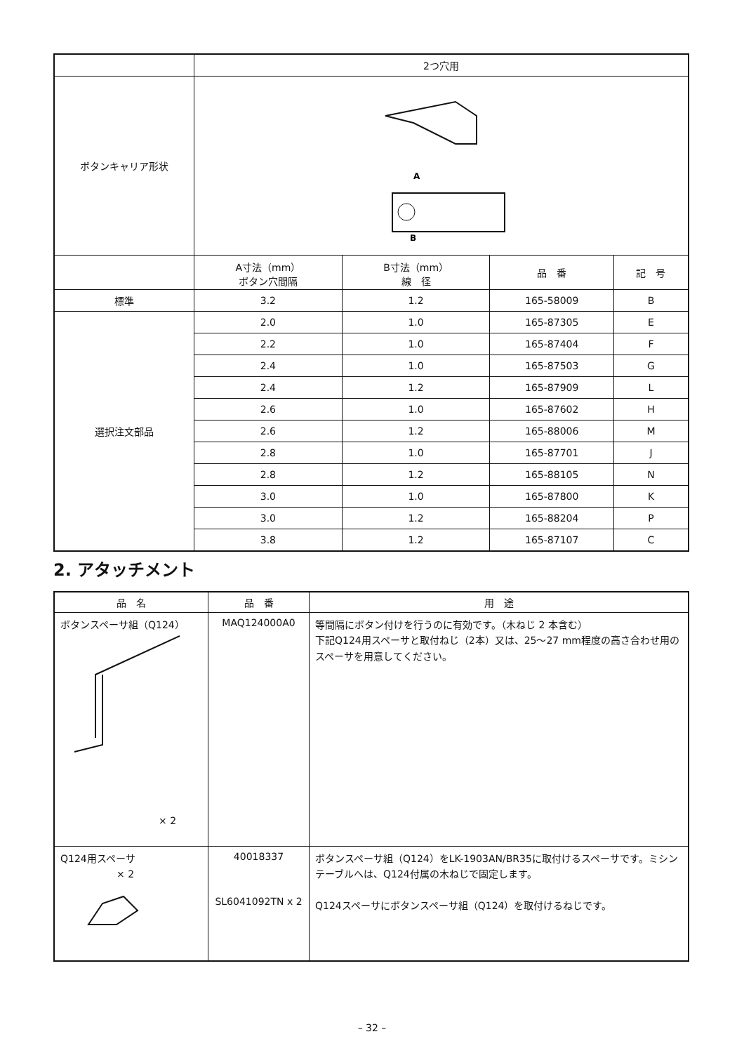| | 2つ穴用 | | | |
| ボタンキャリア形状 | A B | | | |
| | A寸法（mm） ボタン穴間隔 | B寸法（mm） 線 径 | 品 番 | 記 号 |
| 標準 | 3.2 | 1.2 | 165-58009 | B |
| 選択注文部品 | 2.0 | 1.0 | 165-87305 | E |
| | 2.2 | 1.0 | 165-87404 | F |
| | 2.4 | 1.0 | 165-87503 | G |
| | 2.4 | 1.2 | 165-87909 | L |
| | 2.6 | 1.0 | 165-87602 | H |
| | 2.6 | 1.2 | 165-88006 | M |
| | 2.8 | 1.0 | 165-87701 | J |
| | 2.8 | 1.2 | 165-88105 | N |
| | 3.0 | 1.0 | 165-87800 | K |
| | 3.0 | 1.2 | 165-88204 | P |
| | 3.8 | 1.2 | 165-87107 | C |
2. アタッチメント
| 品 名 | 品 番 | 用 途 |
| --- | --- | --- |
| ボタンスペーサ組（Q124） × 2 | MAQ124000A0 | 等間隔にボタン付けを行うのに有効です。（木ねじ 2 本含む） 下記Q124用スペーサと取付ねじ（2本）又は、25～27 mm程度の高さ合わせ用のスペーサを用意してください。 |
| Q124用スペーサ × 2 | 40018337 SL6041092TN x 2 | ボタンスペーサ組（Q124）をLK-1903AN/BR35に取付けるスペーサです。ミシンテーブルへは、Q124付属の木ねじで固定します。 Q124スペーサにボタンスペーサ組（Q124）を取付けるねじです。 |
– 32 –